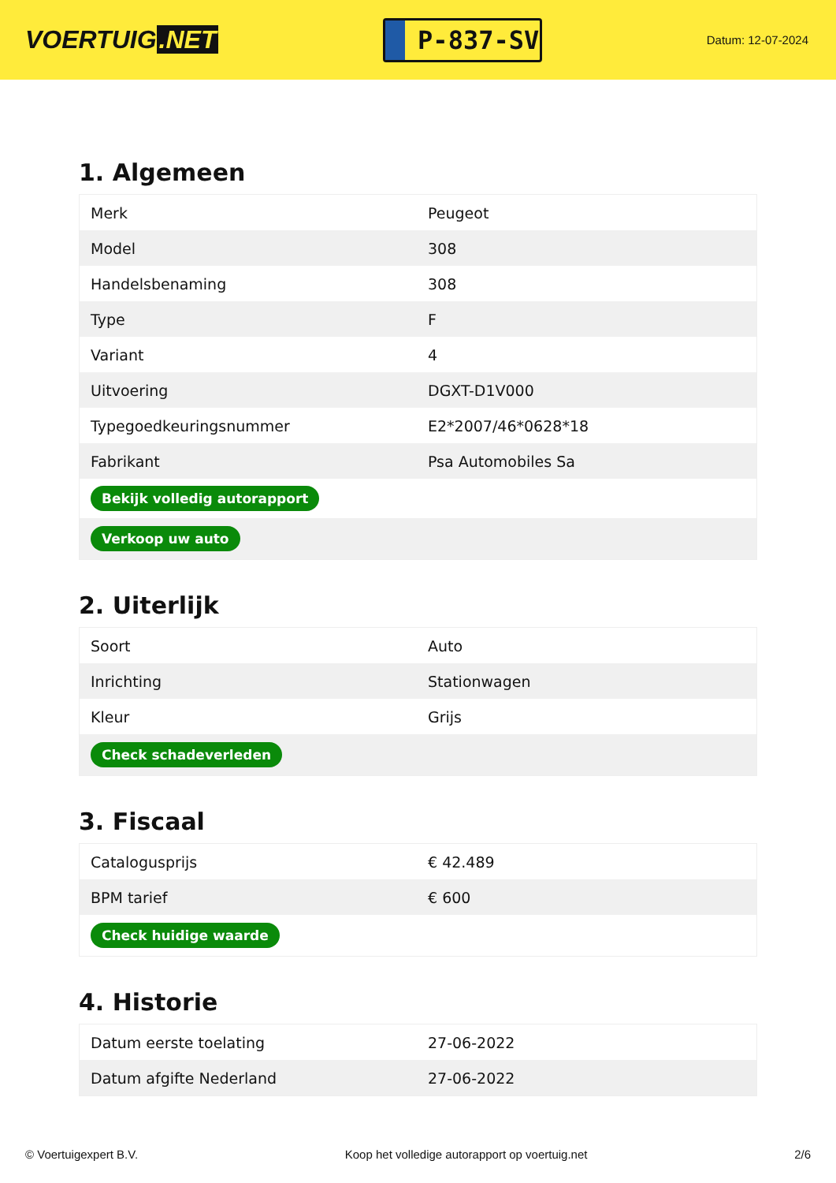VOERTUIG.NET
P-837-SV
Datum: 12-07-2024
1. Algemeen
| Merk | Peugeot |
| Model | 308 |
| Handelsbenaming | 308 |
| Type | F |
| Variant | 4 |
| Uitvoering | DGXT-D1V000 |
| Typegoedkeuringsnummer | E2*2007/46*0628*18 |
| Fabrikant | Psa Automobiles Sa |
| Bekijk volledig autorapport | |
| Verkoop uw auto | |
2. Uiterlijk
| Soort | Auto |
| Inrichting | Stationwagen |
| Kleur | Grijs |
| Check schadeverleden | |
3. Fiscaal
| Catalogusprijs | € 42.489 |
| BPM tarief | € 600 |
| Check huidige waarde | |
4. Historie
| Datum eerste toelating | 27-06-2022 |
| Datum afgifte Nederland | 27-06-2022 |
© Voertuigexpert B.V. Koop het volledige autorapport op voertuig.net 2/6